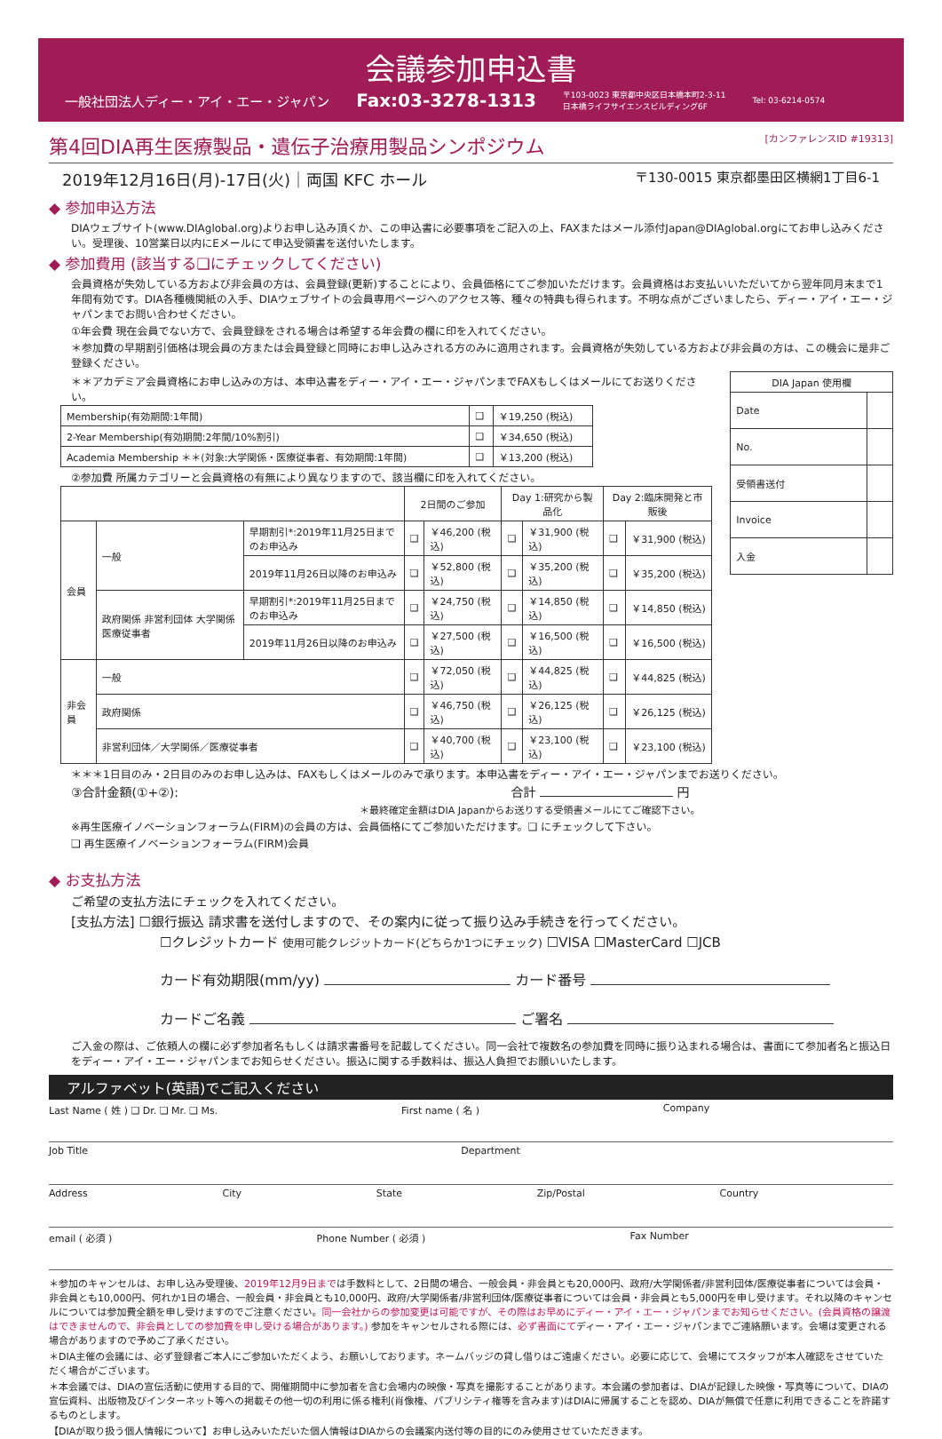会議参加申込書
一般社団法人ディー・アイ・エー・ジャパン Fax:03-3278-1313 〒103-0023 東京都中央区日本橋本町2-3-11
日本橋ライフサイエンスビルディング6F Tel: 03-6214-0574
第4回DIA再生医療製品・遺伝子治療用製品シンポジウム [カンファレンスID #19313]
2019年12月16日(月)-17日(火)｜両国 KFC ホール 〒130-0015 東京都墨田区横網1丁目6-1
◆ 参加申込方法
DIAウェブサイト(www.DIAglobal.org)よりお申し込み頂くか、この申込書に必要事項をご記入の上、FAXまたはメール添付Japan@DIAglobal.orgにてお申し込みください。受理後、10営業日以内にEメールにて申込受領書を送付いたします。
◆ 参加費用 (該当する❑にチェックしてください)
会員資格が失効している方および非会員の方は、会員登録(更新)することにより、会員価格にてご参加いただけます。会員資格はお支払いいただいてから翌年同月末まで1年間有効です。DIA各種機関紙の入手、DIAウェブサイトの会員専用ページへのアクセス等、種々の特典も得られます。不明な点がございましたら、ディー・アイ・エー・ジャパンまでお問い合わせください。
①年会費 現在会員でない方で、会員登録をされる場合は希望する年会費の欄に印を入れてください。
＊参加費の早期割引価格は現会員の方または会員登録と同時にお申し込みされる方のみに適用されます。会員資格が失効している方および非会員の方は、この機会に是非ご登録ください。
＊＊アカデミア会員資格にお申し込みの方は、本申込書をディー・アイ・エー・ジャパンまでFAXもしくはメールにてお送りください。
| Membership(有効期間:1年間) | ❑ | ￥19,250 (税込) |
| 2-Year Membership(有効期間:2年間/10%割引) | ❑ | ￥34,650 (税込) |
| Academia Membership ＊＊(対象:大学関係・医療従事者、有効期間:1年間) | ❑ | ￥13,200 (税込) |
②参加費 所属カテゴリーと会員資格の有無により異なりますので、該当欄に印を入れてください。
| | | | 2日間のご参加 | | Day 1:研究から製品化 | | Day 2:臨床開発と市販後 | |
| --- | --- | --- | --- | --- | --- | --- | --- | --- |
| 会員 | 一般 | 早期割引*:2019年11月25日までのお申込み | ❑ | ￥46,200 (税込) | ❑ | ￥31,900 (税込) | ❑ | ￥31,900 (税込) |
| | | 2019年11月26日以降のお申込み | ❑ | ￥52,800 (税込) | ❑ | ￥35,200 (税込) | ❑ | ￥35,200 (税込) |
| | 政府関係 非営利団体 大学関係 医療従事者 | 早期割引*:2019年11月25日までのお申込み | ❑ | ￥24,750 (税込) | ❑ | ￥14,850 (税込) | ❑ | ￥14,850 (税込) |
| | | 2019年11月26日以降のお申込み | ❑ | ￥27,500 (税込) | ❑ | ￥16,500 (税込) | ❑ | ￥16,500 (税込) |
| 非会員 | 一般 | | ❑ | ￥72,050 (税込) | ❑ | ￥44,825 (税込) | ❑ | ￥44,825 (税込) |
| | 政府関係 | | ❑ | ￥46,750 (税込) | ❑ | ￥26,125 (税込) | ❑ | ￥26,125 (税込) |
| | 非営利団体／大学関係／医療従事者 | | ❑ | ￥40,700 (税込) | ❑ | ￥23,100 (税込) | ❑ | ￥23,100 (税込) |
| DIA Japan 使用欄 | |
| --- | --- |
| Date | |
| No. | |
| 受領書送付 | |
| Invoice | |
| 入金 | |
＊＊＊1日目のみ・2日目のみのお申し込みは、FAXもしくはメールのみで承ります。本申込書をディー・アイ・エー・ジャパンまでお送りください。
③合計金額(①+②): 合計 円
＊最終確定金額はDIA Japanからお送りする受領書メールにてご確認下さい。
※再生医療イノベーションフォーラム(FIRM)の会員の方は、会員価格にてご参加いただけます。❑ にチェックして下さい。
❑ 再生医療イノベーションフォーラム(FIRM)会員
◆ お支払方法
ご希望の支払方法にチェックを入れてください。
[支払方法] ☐銀行振込 請求書を送付しますので、その案内に従って振り込み手続きを行ってください。
☐クレジットカード 使用可能クレジットカード(どちらか1つにチェック) ☐VISA ☐MasterCard ☐JCB
カード有効期限(mm/yy) カード番号
カードご名義 ご署名
ご入金の際は、ご依頼人の欄に必ず参加者名もしくは請求書番号を記載してください。同一会社で複数名の参加費を同時に振り込まれる場合は、書面にて参加者名と振込日をディー・アイ・エー・ジャパンまでお知らせください。振込に関する手数料は、振込人負担でお願いいたします。
アルファベット(英語)でご記入ください
Last Name ( 姓 ) ❑ Dr. ❑ Mr. ❑ Ms. First name ( 名 ) Company
Job Title Department
Address City State Zip/Postal Country
email ( 必須 ) Phone Number ( 必須 ) Fax Number
＊参加のキャンセルは、お申し込み受理後、2019年12月9日までは手数料として、2日間の場合、一般会員・非会員とも20,000円、政府/大学関係者/非営利団体/医療従事者については会員・非会員とも10,000円、何れか1日の場合、一般会員・非会員とも10,000円、政府/大学関係者/非営利団体/医療従事者については会員・非会員とも5,000円を申し受けます。それ以降のキャンセルについては参加費全額を申し受けますのでご注意ください。同一会社からの参加変更は可能ですが、その際はお早めにディー・アイ・エー・ジャパンまでお知らせください。(会員資格の譲渡はできませんので、非会員としての参加費を申し受ける場合があります。) 参加をキャンセルされる際には、必ず書面にてディー・アイ・エー・ジャパンまでご連絡願います。会場は変更される場合がありますので予めご了承ください。
＊DIA主催の会議には、必ず登録者ご本人にご参加いただくよう、お願いしております。ネームバッジの貸し借りはご遠慮ください。必要に応じて、会場にてスタッフが本人確認をさせていただく場合がございます。
＊本会議では、DIAの宣伝活動に使用する目的で、開催期間中に参加者を含む会場内の映像・写真を撮影することがあります。本会議の参加者は、DIAが記録した映像・写真等について、DIAの宣伝資料、出版物及びインターネット等への掲載その他一切の利用に係る権利(肖像権、パブリシティ権等を含みます)はDIAに帰属することを認め、DIAが無償で任意に利用できることを許諾するものとします。
【DIAが取り扱う個人情報について】お申し込みいただいた個人情報はDIAからの会議案内送付等の目的にのみ使用させていただきます。